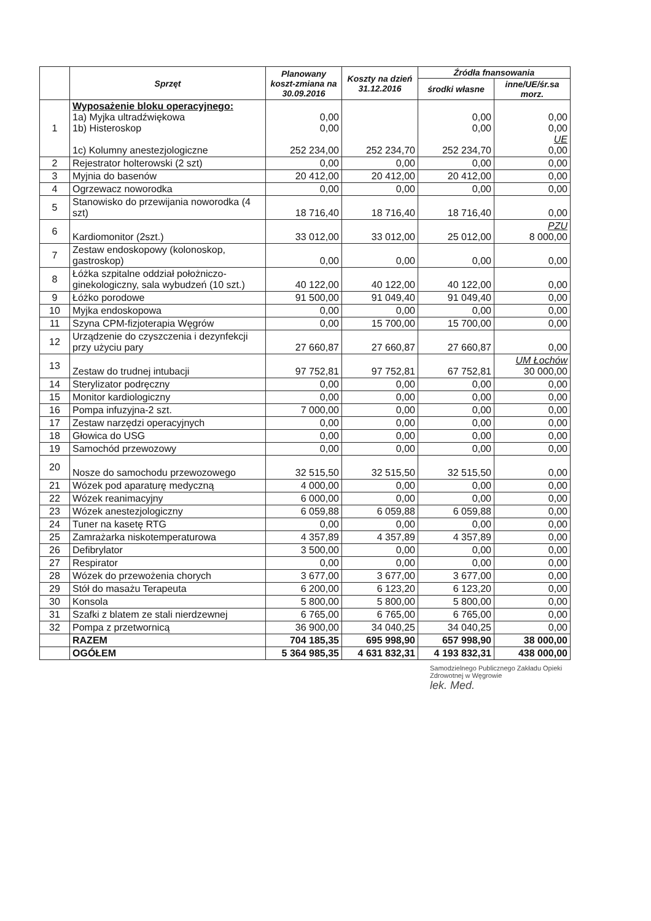| | Sprzęt | Planowany koszt-zmiana na 30.09.2016 | Koszty na dzień 31.12.2016 | Źródła fnansowania | |
| --- | --- | --- | --- | --- | --- |
| | | | | środki własne | inne/UE/śr.sa morz. |
| 1 | Wyposażenie bloku operacyjnego: 1a) Myjka ultradźwiękowa 1b) Histeroskop 1c) Kolumny anestezjologiczne | 0,00 0,00 252 234,00 | 252 234,70 | 0,00 0,00 252 234,70 | 0,00 0,00 UE 0,00 |
| 2 | Rejestrator holterowski (2 szt) | 0,00 | 0,00 | 0,00 | 0,00 |
| 3 | Myjnia do basenów | 20 412,00 | 20 412,00 | 20 412,00 | 0,00 |
| 4 | Ogrzewacz noworodka | 0,00 | 0,00 | 0,00 | 0,00 |
| 5 | Stanowisko do przewijania noworodka (4 szt) | 18 716,40 | 18 716,40 | 18 716,40 | 0,00 |
| 6 | Kardiomonitor (2szt.) | 33 012,00 | 33 012,00 | 25 012,00 | PZU 8 000,00 |
| 7 | Zestaw endoskopowy (kolonoskop, gastroskop) | 0,00 | 0,00 | 0,00 | 0,00 |
| 8 | Łóżka szpitalne oddział położniczo-ginekologiczny, sala wybudzeń (10 szt.) | 40 122,00 | 40 122,00 | 40 122,00 | 0,00 |
| 9 | Łóżko porodowe | 91 500,00 | 91 049,40 | 91 049,40 | 0,00 |
| 10 | Myjka endoskopowa | 0,00 | 0,00 | 0,00 | 0,00 |
| 11 | Szyna CPM-fizjoterapia Węgrów | 0,00 | 15 700,00 | 15 700,00 | 0,00 |
| 12 | Urządzenie do czyszczenia i dezynfekcji przy użyciu pary | 27 660,87 | 27 660,87 | 27 660,87 | 0,00 |
| 13 | Zestaw do trudnej intubacji | 97 752,81 | 97 752,81 | 67 752,81 | UM Łochów 30 000,00 |
| 14 | Sterylizator podręczny | 0,00 | 0,00 | 0,00 | 0,00 |
| 15 | Monitor kardiologiczny | 0,00 | 0,00 | 0,00 | 0,00 |
| 16 | Pompa infuzyjna-2 szt. | 7 000,00 | 0,00 | 0,00 | 0,00 |
| 17 | Zestaw narzędzi operacyjnych | 0,00 | 0,00 | 0,00 | 0,00 |
| 18 | Głowica do USG | 0,00 | 0,00 | 0,00 | 0,00 |
| 19 | Samochód przewozowy | 0,00 | 0,00 | 0,00 | 0,00 |
| 20 | Nosze do samochodu przewozowego | 32 515,50 | 32 515,50 | 32 515,50 | 0,00 |
| 21 | Wózek pod aparaturę medyczną | 4 000,00 | 0,00 | 0,00 | 0,00 |
| 22 | Wózek reanimacyjny | 6 000,00 | 0,00 | 0,00 | 0,00 |
| 23 | Wózek anestezjologiczny | 6 059,88 | 6 059,88 | 6 059,88 | 0,00 |
| 24 | Tuner na kasetę RTG | 0,00 | 0,00 | 0,00 | 0,00 |
| 25 | Zamrażarka niskotemperaturowa | 4 357,89 | 4 357,89 | 4 357,89 | 0,00 |
| 26 | Defibrylator | 3 500,00 | 0,00 | 0,00 | 0,00 |
| 27 | Respirator | 0,00 | 0,00 | 0,00 | 0,00 |
| 28 | Wózek do przewożenia chorych | 3 677,00 | 3 677,00 | 3 677,00 | 0,00 |
| 29 | Stół do masażu Terapeuta | 6 200,00 | 6 123,20 | 6 123,20 | 0,00 |
| 30 | Konsola | 5 800,00 | 5 800,00 | 5 800,00 | 0,00 |
| 31 | Szafki z blatem ze stali nierdzewnej | 6 765,00 | 6 765,00 | 6 765,00 | 0,00 |
| 32 | Pompa z przetwornicą | 36 900,00 | 34 040,25 | 34 040,25 | 0,00 |
| | RAZEM | 704 185,35 | 695 998,90 | 657 998,90 | 38 000,00 |
| | OGÓŁEM | 5 364 985,35 | 4 631 832,31 | 4 193 832,31 | 438 000,00 |
Samodzielnego Publicznego Zakładu Opieki Zdrowotnej w Węgrowie
lek. Med.